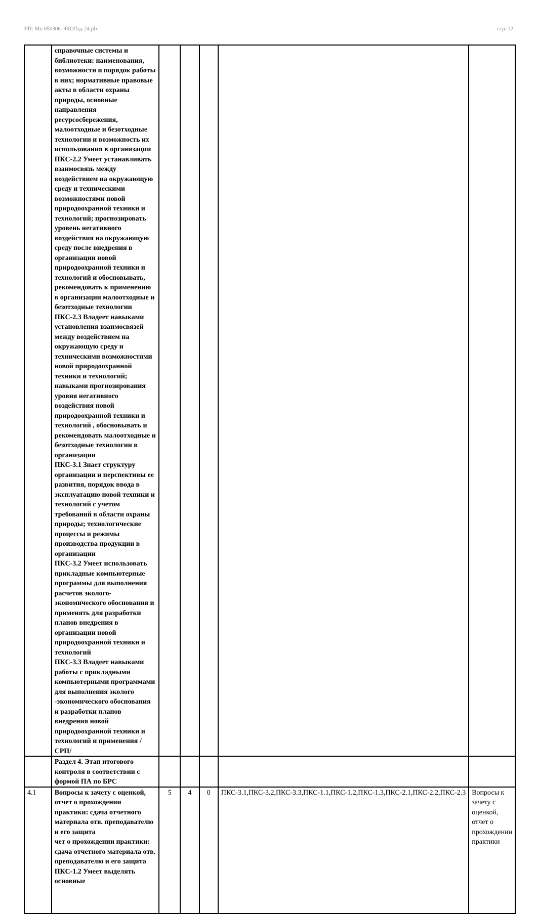УП: Ме-050306-ЭКОЛзд-24.plx стр. 12
| | справочные системы и библиотеки: наименования, возможности и порядок работы в них; нормативные правовые акты в области охраны природы, основные направления ресурсосбережения, малоотходные и безотходные технологии и возможность их использования в организации ПКС-2.2 Умеет устанавливать взаимосвязь между воздействием на окружающую среду и техническими возможностями новой природоохранной техники и технологий; прогнозировать уровень негативного воздействия на окружающую среду после внедрения в организации новой природоохранной техники и технологий и обосновывать, рекомендовать к применению в организации малоотходные и безотходные технологии ПКС-2.3 Владеет навыками установления взаимосвязей между воздействием на окружающую среду и техническими возможностями новой природоохранной техники и технологий; навыками прогнозирования уровня негативного воздействия новой природоохранной техники и технологий , обосновывать и рекомендовать малоотходные и безотходные технологии в организации ПКС-3.1 Знает структуру организации и перспективы ее развития, порядок ввода в эксплуатацию новой техники и технологий с учетом требований в области охраны природы; технологические процессы и режимы производства продукции в организации ПКС-3.2 Умеет использовать прикладные компьютерные программы для выполнения расчетов эколого-экономического обоснования и применять для разработки планов внедрения в организации новой природоохранной техники и технологий ПКС-3.3 Владеет навыками работы с прикладными компьютерными программами для выполнения эколого -экономического обоснования и разработки планов внедрения новой природоохранной техники и технологий и применения /СРП/ | | | | | |
| | Раздел 4. Этап итогового контроля в соответствии с формой ПА по БРС | | | | | |
| 4.1 | Вопросы к зачету с оценкой, отчет о прохождении практики: сдача отчетного материала отв. преподавателю и его защита чет о прохождении практики: сдача отчетного материала отв. преподавателю и его защита ПКС-1.2 Умеет выделять основные | 5 | 4 | 0 | ПКС-3.1,ПКС-3.2,ПКС-3.3,ПКС-1.1,ПКС-1.2,ПКС-1.3,ПКС-2.1,ПКС-2.2,ПКС-2.3 | Вопросы к зачету с оценкой, отчет о прохождении практики |